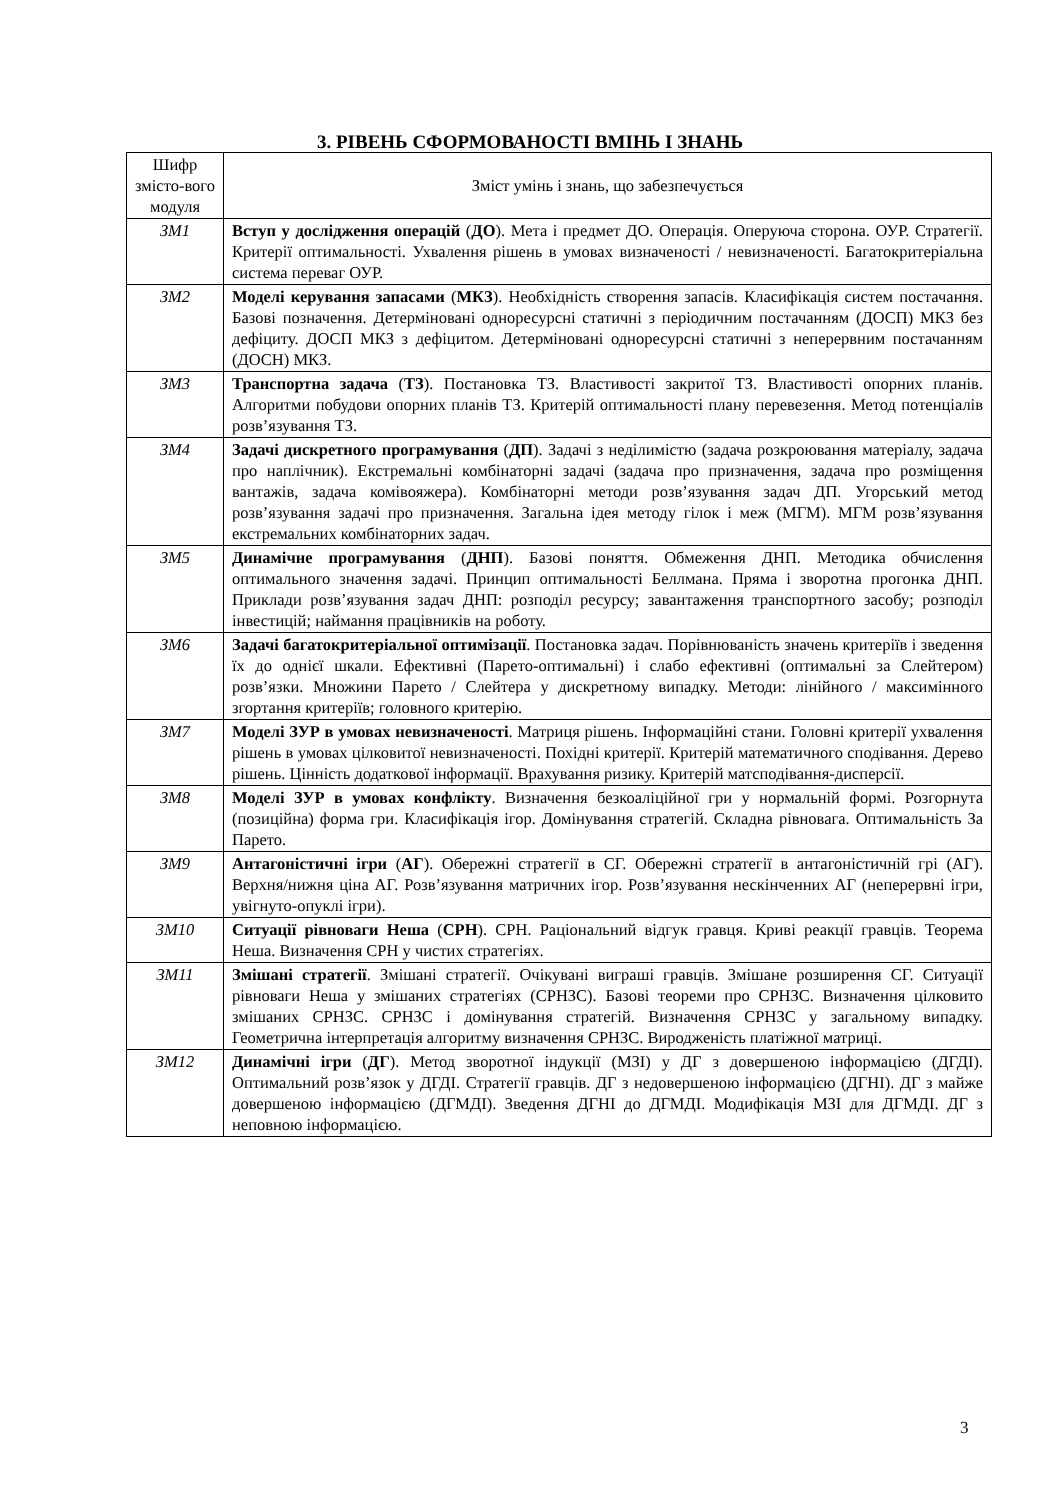3. РІВЕНЬ СФОРМОВАНОСТІ ВМІНЬ І ЗНАНЬ
| Шифр змісто-вого модуля | Зміст умінь і знань, що забезпечується |
| --- | --- |
| ЗМ1 | Вступ у дослідження операцій ( ДО ). Мета і предмет ДО. Операція. Оперуюча сторона. ОУР. Стратегії. Критерії оптимальності. Ухвалення рішень в умовах визначеності / невизначеності. Багатокритеріальна система переваг ОУР. |
| ЗМ2 | Моделі керування запасами ( МКЗ ). Необхідність створення запасів. Класифікація систем постачання. Базові позначення. Детерміновані однoресурсні статичні з періодичним постачанням (ДОСП) МКЗ без дефіциту. ДОСП МКЗ з дефіцитом. Детерміновані однoресурсні статичні з неперервним постачанням (ДОСН) МКЗ. |
| ЗМ3 | Транспортна задача ( ТЗ ). Постановка ТЗ. Властивості закритої ТЗ. Властивості опорних планів. Алгоритми побудови опорних планів ТЗ. Критерій оптимальності плану перевезення. Метод потенціалів розв’язування ТЗ. |
| ЗМ4 | Задачі дискретного програмування ( ДП ). Задачі з неділимістю (задача розкроювання матеріалу, задача про наплічник). Екстремальні комбінаторні задачі (задача про призначення, задача про розміщення вантажів, задача комівояжера). Комбінаторні методи розв’язування задач ДП. Угорський метод розв’язування задачі про призначення. Загальна ідея методу гілок і меж (МГМ). МГМ розв’язування екстремальних комбінаторних задач. |
| ЗМ5 | Динамічне програмування ( ДНП ). Базові поняття. Обмеження ДНП. Методика обчислення оптимального значення задачі. Принцип оптимальності Беллмана. Пряма і зворотна прогонка ДНП. Приклади розв’язування задач ДНП: розподіл ресурсу; завантаження транспортного засобу; розподіл інвестицій; наймання працівників на роботу. |
| ЗМ6 | Задачі багатокритеріальної оптимізації . Постановка задач. Порівнюваність значень критеріїв і зведення їх до однієї шкали. Ефективні (Парето-оптимальні) і слабо ефективні (оптимальні за Слейтером) розв’язки. Множини Парето / Слейтера у дискретному випадку. Методи: лінійного / максимінного згортання критеріїв; головного критерію. |
| ЗМ7 | Моделі ЗУР в умовах невизначеності . Матриця рішень. Інформаційні стани. Головні критерії ухвалення рішень в умовах цілковитої невизначеності. Похідні критерії. Критерій математичного сподівання. Дерево рішень. Цінність додаткової інформації. Врахування ризику. Критерій матсподівання-дисперсії. |
| ЗМ8 | Моделі ЗУР в умовах конфлікту . Визначення безкоаліційної гри у нормальній формі. Розгорнута (позиційна) форма гри. Класифікація ігор. Домінування стратегій. Складна рівновага. Оптимальність За Парето. |
| ЗМ9 | Антагоністичні ігри ( АГ ). Обережні стратегії в СГ. Обережні стратегії в антагоністичній грі (АГ). Верхня/нижня ціна АГ. Розв’язування матричних ігор. Розв’язування нескінченних АГ (неперервні ігри, увігнуто-опуклі ігри). |
| ЗМ10 | Ситуації рівноваги Неша ( СРН ). СРН. Раціональний відгук гравця. Криві реакції гравців. Теорема Неша. Визначення СРН у чистих стратегіях. |
| ЗМ11 | Змішані стратегії . Змішані стратегії. Очікувані виграші гравців. Змішане розширення СГ. Ситуації рівноваги Неша у змішаних стратегіях (СРНЗС). Базові теореми про СРНЗС. Визначення цілковито змішаних СРНЗС. СРНЗС і домінування стратегій. Визначення СРНЗС у загальному випадку. Геометрична інтерпретація алгоритму визначення СРНЗС. Виродженість платіжної матриці. |
| ЗМ12 | Динамічні ігри ( ДГ ). Метод зворотної індукції (МЗІ) у ДГ з довершеною інформацією (ДГДІ). Оптимальний розв’язок у ДГДІ. Стратегії гравців. ДГ з недовершеною інформацією (ДГНІ). ДГ з майже довершеною інформацією (ДГМДІ). Зведення ДГНІ до ДГМДІ. Модифікація МЗІ для ДГМДІ. ДГ з неповною інформацією. |
3